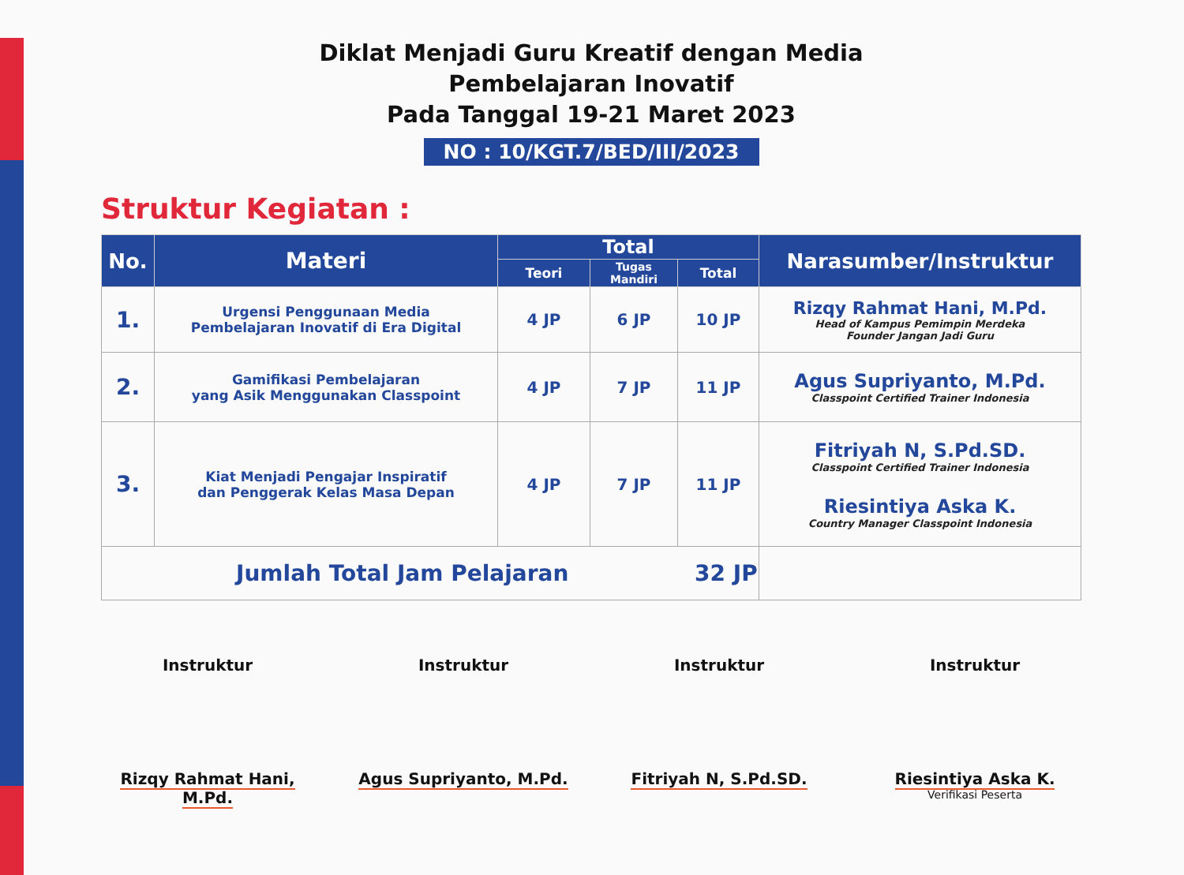Diklat Menjadi Guru Kreatif dengan Media
Pembelajaran Inovatif
Pada Tanggal 19-21 Maret 2023
NO : 10/KGT.7/BED/III/2023
Struktur Kegiatan :
| No. | Materi | Total | | | Narasumber/Instruktur |
| --- | --- | --- | --- | --- | --- |
| | | Teori | Tugas Mandiri | Total | |
| 1. | Urgensi Penggunaan Media Pembelajaran Inovatif di Era Digital | 4 JP | 6 JP | 10 JP | Rizqy Rahmat Hani, M.Pd. Head of Kampus Pemimpin Merdeka Founder Jangan Jadi Guru |
| 2. | Gamifikasi Pembelajaran yang Asik Menggunakan Classpoint | 4 JP | 7 JP | 11 JP | Agus Supriyanto, M.Pd. Classpoint Certified Trainer Indonesia |
| 3. | Kiat Menjadi Pengajar Inspiratif dan Penggerak Kelas Masa Depan | 4 JP | 7 JP | 11 JP | Fitriyah N, S.Pd.SD. Classpoint Certified Trainer Indonesia Riesintiya Aska K. Country Manager Classpoint Indonesia |
| Jumlah Total Jam Pelajaran 32 JP | | | | | |
Instruktur
Rizqy Rahmat Hani, M.Pd.
Instruktur
Agus Supriyanto, M.Pd.
Instruktur
Fitriyah N, S.Pd.SD.
Instruktur
Riesintiya Aska K.
Verifikasi Peserta